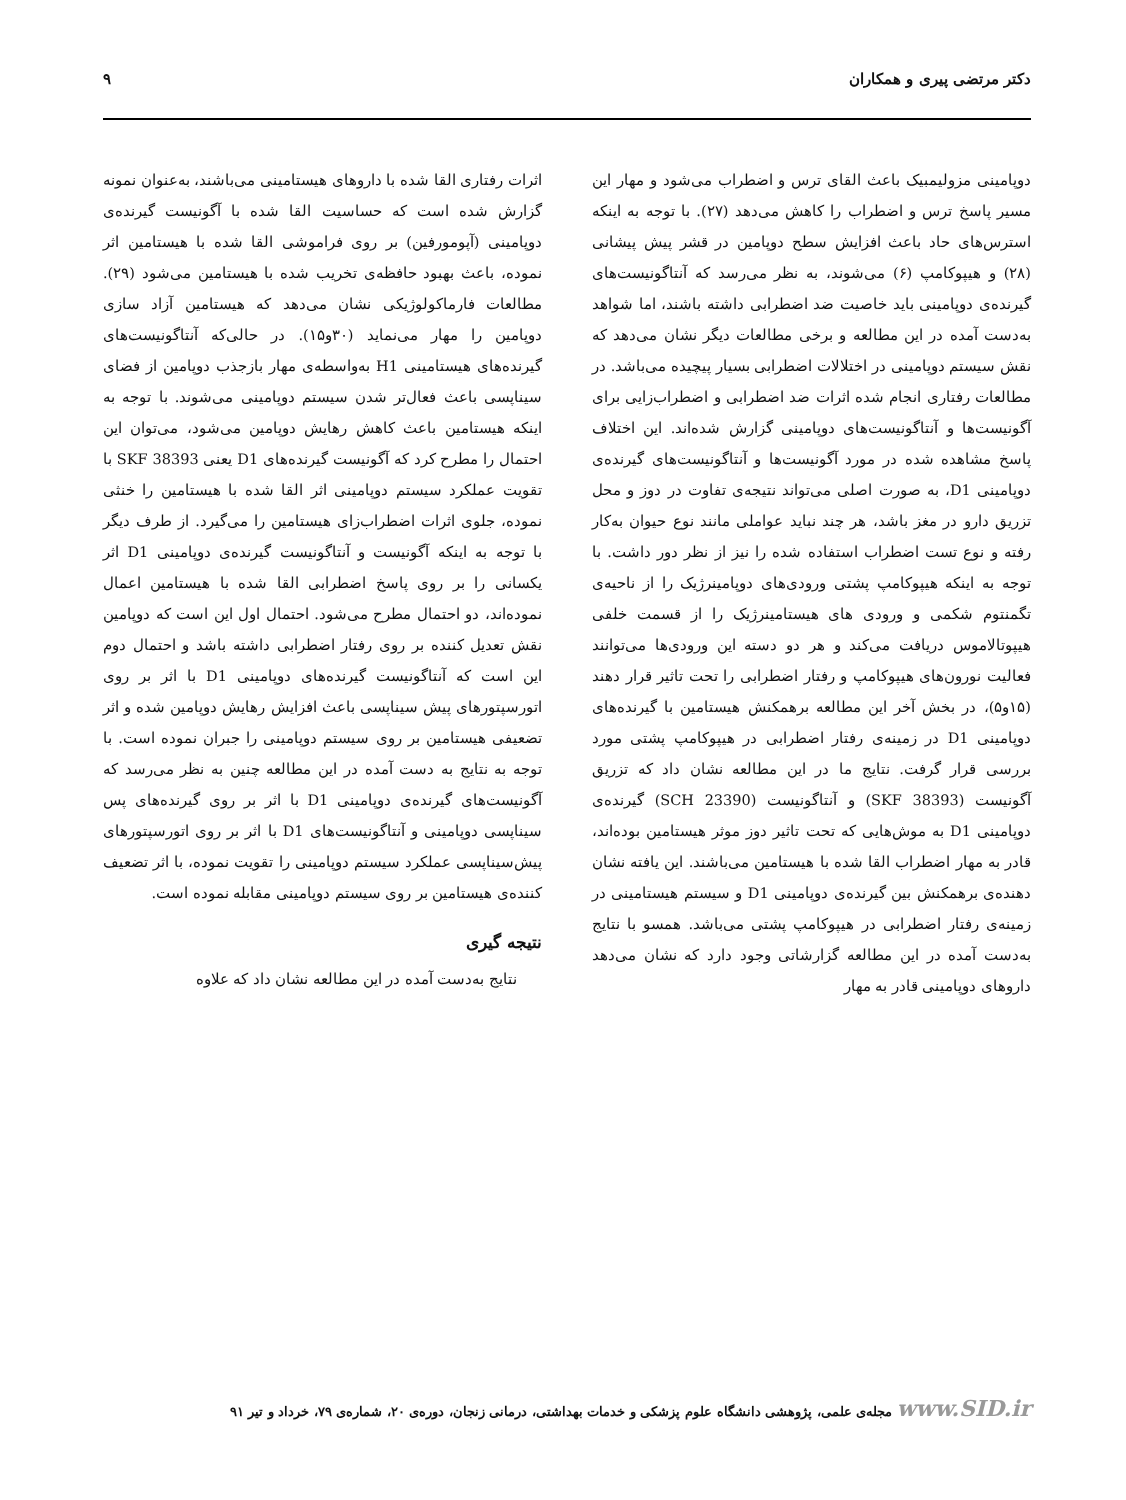دکتر مرتضی پیری و همکاران ۹
دوپامینی مزولیمبیک باعث القای ترس و اضطراب می‌شود و مهار این مسیر پاسخ ترس و اضطراب را کاهش می‌دهد (۲۷). با توجه به اینکه استرس‌های حاد باعث افزایش سطح دوپامین در قشر پیش پیشانی (۲۸) و هیپوکامپ (۶) می‌شوند، به نظر می‌رسد که آنتاگونیست‌های گیرنده‌ی دوپامینی باید خاصیت ضد اضطرابی داشته باشند، اما شواهد به‌دست آمده در این مطالعه و برخی مطالعات دیگر نشان می‌دهد که نقش سیستم دوپامینی در اختلالات اضطرابی بسیار پیچیده می‌باشد. در مطالعات رفتاری انجام شده اثرات ضد اضطرابی و اضطراب‌زایی برای آگونیست‌ها و آنتاگونیست‌های دوپامینی گزارش شده‌اند. این اختلاف پاسخ مشاهده شده در مورد آگونیست‌ها و آنتاگونیست‌های گیرنده‌ی دوپامینی D1، به صورت اصلی می‌تواند نتیجه‌ی تفاوت در دوز و محل تزریق دارو در مغز باشد، هر چند نباید عواملی مانند نوع حیوان به‌کار رفته و نوع تست اضطراب استفاده شده را نیز از نظر دور داشت. با توجه به اینکه هیپوکامپ پشتی ورودی‌های دوپامینرژیک را از ناحیه‌ی تگمنتوم شکمی و ورودی های هیستامینرژیک را از قسمت خلفی هیپوتالاموس دریافت می‌کند و هر دو دسته این ورودی‌ها می‌توانند فعالیت نورون‌های هیپوکامپ و رفتار اضطرابی را تحت تاثیر قرار دهند (۱۵و۵)، در بخش آخر این مطالعه برهمکنش هیستامین با گیرنده‌های دوپامینی D1 در زمینه‌ی رفتار اضطرابی در هیپوکامپ پشتی مورد بررسی قرار گرفت. نتایج ما در این مطالعه نشان داد که تزریق آگونیست (SKF 38393) و آنتاگونیست (SCH 23390) گیرنده‌ی دوپامینی D1 به موش‌هایی که تحت تاثیر دوز موثر هیستامین بوده‌اند، قادر به مهار اضطراب القا شده با هیستامین می‌باشند. این یافته نشان دهنده‌ی برهمکنش بین گیرنده‌ی دوپامینی D1 و سیستم هیستامینی در زمینه‌ی رفتار اضطرابی در هیپوکامپ پشتی می‌باشد. همسو با نتایج به‌دست آمده در این مطالعه گزارشاتی وجود دارد که نشان می‌دهد داروهای دوپامینی قادر به مهار
اثرات رفتاری القا شده با داروهای هیستامینی می‌باشند، به‌عنوان نمونه گزارش شده است که حساسیت القا شده با آگونیست گیرنده‌ی دوپامینی (آپومورفین) بر روی فراموشی القا شده با هیستامین اثر نموده، باعث بهبود حافظه‌ی تخریب شده با هیستامین می‌شود (۲۹). مطالعات فارماکولوژیکی نشان می‌دهد که هیستامین آزاد سازی دوپامین را مهار می‌نماید (۳۰و۱۵). در حالی‌که آنتاگونیست‌های گیرنده‌های هیستامینی H1 به‌واسطه‌ی مهار بازجذب دوپامین از فضای سیناپسی باعث فعال‌تر شدن سیستم دوپامینی می‌شوند. با توجه به اینکه هیستامین باعث کاهش رهایش دوپامین می‌شود، می‌توان این احتمال را مطرح کرد که آگونیست گیرنده‌های D1 یعنی SKF 38393 با تقویت عملکرد سیستم دوپامینی اثر القا شده با هیستامین را خنثی نموده، جلوی اثرات اضطراب‌زای هیستامین را می‌گیرد. از طرف دیگر با توجه به اینکه آگونیست و آنتاگونیست گیرنده‌ی دوپامینی D1 اثر یکسانی را بر روی پاسخ اضطرابی القا شده با هیستامین اعمال نموده‌اند، دو احتمال مطرح می‌شود. احتمال اول این است که دوپامین نقش تعدیل کننده بر روی رفتار اضطرابی داشته باشد و احتمال دوم این است که آنتاگونیست گیرنده‌های دوپامینی D1 با اثر بر روی اتورسپتورهای پیش سیناپسی باعث افزایش رهایش دوپامین شده و اثر تضعیفی هیستامین بر روی سیستم دوپامینی را جبران نموده است. با توجه به نتایج به دست آمده در این مطالعه چنین به نظر می‌رسد که آگونیست‌های گیرنده‌ی دوپامینی D1 با اثر بر روی گیرنده‌های پس سیناپسی دوپامینی و آنتاگونیست‌های D1 با اثر بر روی اتورسپتورهای پیش‌سیناپسی عملکرد سیستم دوپامینی را تقویت نموده، با اثر تضعیف کننده‌ی هیستامین بر روی سیستم دوپامینی مقابله نموده است.
نتیجه گیری
نتایج به‌دست آمده در این مطالعه نشان داد که علاوه
www.SID.ir مجله‌ی علمی، پژوهشی دانشگاه علوم پزشکی و خدمات بهداشتی، درمانی زنجان، دوره‌ی ۲۰، شماره‌ی ۷۹، خرداد و تیر ۹۱